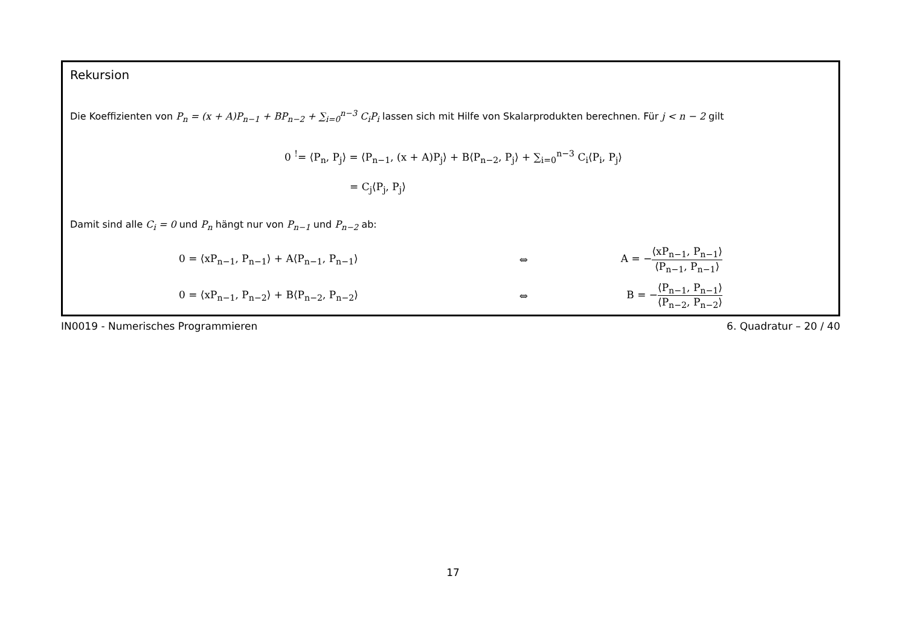Rekursion
Die Koeffizienten von P<sub>n</sub> = (x + A)P<sub>n−1</sub> + BP<sub>n−2</sub> + ∑<sub>i=0</sub><sup>n−3</sup> C<sub>i</sub>P<sub>i</sub> lassen sich mit Hilfe von Skalarprodukten berechnen. Für j < n − 2 gilt
0 <sup>!</sup>= ⟨P<sub>n</sub>, P<sub>j</sub>⟩ = ⟨P<sub>n−1</sub>, (x + A)P<sub>j</sub>⟩ + B⟨P<sub>n−2</sub>, P<sub>j</sub>⟩ + ∑<sub>i=0</sub><sup>n−3</sup> C<sub>i</sub>⟨P<sub>i</sub>, P<sub>j</sub>⟩
= C<sub>j</sub>⟨P<sub>j</sub>, P<sub>j</sub>⟩
Damit sind alle C<sub>i</sub> = 0 und P<sub>n</sub> hängt nur von P<sub>n−1</sub> und P<sub>n−2</sub> ab:
| 0 = ⟨xP<sub>n−1</sub>, P<sub>n−1</sub>⟩ + A⟨P<sub>n−1</sub>, P<sub>n−1</sub>⟩ | ⇔ | A = − ⟨xP<sub>n−1</sub>, P<sub>n−1</sub>⟩ ⟨P<sub>n−1</sub>, P<sub>n−1</sub>⟩ |
| 0 = ⟨xP<sub>n−1</sub>, P<sub>n−2</sub>⟩ + B⟨P<sub>n−2</sub>, P<sub>n−2</sub>⟩ | ⇔ | B = − ⟨P<sub>n−1</sub>, P<sub>n−1</sub>⟩ ⟨P<sub>n−2</sub>, P<sub>n−2</sub>⟩ |
IN0019 - Numerisches Programmieren 6. Quadratur – 20 / 40
17